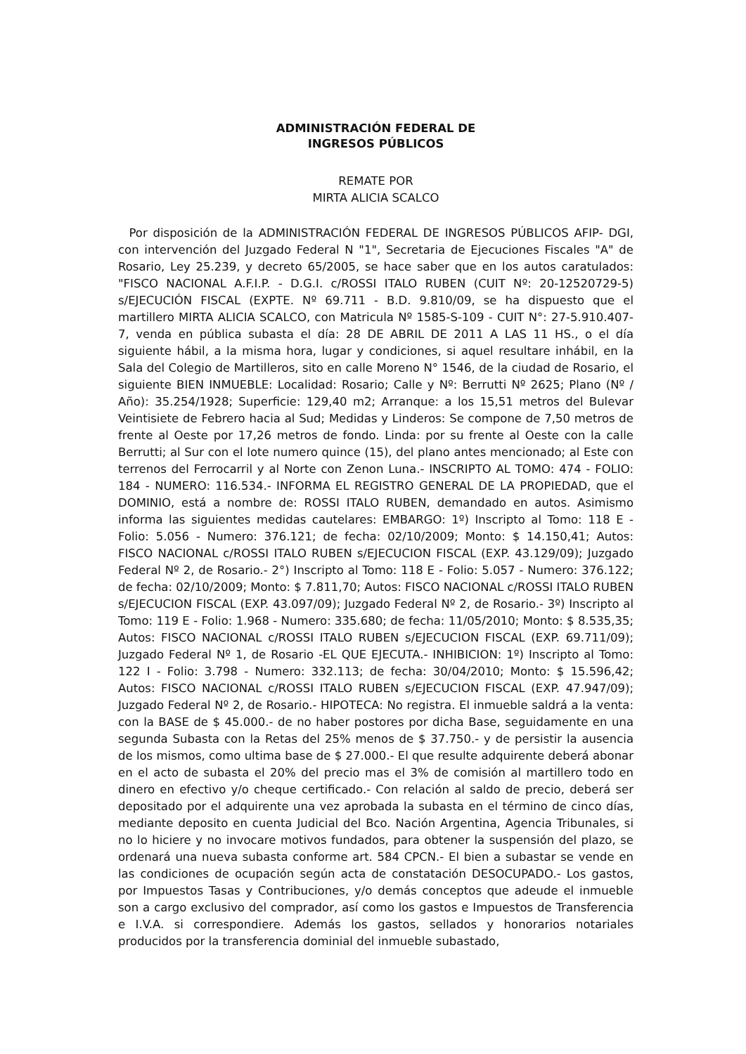ADMINISTRACIÓN FEDERAL DE
INGRESOS PÚBLICOS
REMATE POR
MIRTA ALICIA SCALCO
Por disposición de la ADMINISTRACIÓN FEDERAL DE INGRESOS PÚBLICOS AFIP- DGI, con intervención del Juzgado Federal N "1", Secretaria de Ejecuciones Fiscales "A" de Rosario, Ley 25.239, y decreto 65/2005, se hace saber que en los autos caratulados: "FISCO NACIONAL A.F.I.P. - D.G.I. c/ROSSI ITALO RUBEN (CUIT Nº: 20-12520729-5) s/EJECUCIÓN FISCAL (EXPTE. Nº 69.711 - B.D. 9.810/09, se ha dispuesto que el martillero MIRTA ALICIA SCALCO, con Matricula Nº 1585-S-109 - CUIT N°: 27-5.910.407-7, venda en pública subasta el día: 28 DE ABRIL DE 2011 A LAS 11 HS., o el día siguiente hábil, a la misma hora, lugar y condiciones, si aquel resultare inhábil, en la Sala del Colegio de Martilleros, sito en calle Moreno N° 1546, de la ciudad de Rosario, el siguiente BIEN INMUEBLE: Localidad: Rosario; Calle y Nº: Berrutti Nº 2625; Plano (Nº / Año): 35.254/1928; Superficie: 129,40 m2; Arranque: a los 15,51 metros del Bulevar Veintisiete de Febrero hacia al Sud; Medidas y Linderos: Se compone de 7,50 metros de frente al Oeste por 17,26 metros de fondo. Linda: por su frente al Oeste con la calle Berrutti; al Sur con el lote numero quince (15), del plano antes mencionado; al Este con terrenos del Ferrocarril y al Norte con Zenon Luna.- INSCRIPTO AL TOMO: 474 - FOLIO: 184 - NUMERO: 116.534.- INFORMA EL REGISTRO GENERAL DE LA PROPIEDAD, que el DOMINIO, está a nombre de: ROSSI ITALO RUBEN, demandado en autos. Asimismo informa las siguientes medidas cautelares: EMBARGO: 1º) Inscripto al Tomo: 118 E - Folio: 5.056 - Numero: 376.121; de fecha: 02/10/2009; Monto: $ 14.150,41; Autos: FISCO NACIONAL c/ROSSI ITALO RUBEN s/EJECUCION FISCAL (EXP. 43.129/09); Juzgado Federal Nº 2, de Rosario.- 2°) Inscripto al Tomo: 118 E - Folio: 5.057 - Numero: 376.122; de fecha: 02/10/2009; Monto: $ 7.811,70; Autos: FISCO NACIONAL c/ROSSI ITALO RUBEN s/EJECUCION FISCAL (EXP. 43.097/09); Juzgado Federal Nº 2, de Rosario.- 3º) Inscripto al Tomo: 119 E - Folio: 1.968 - Numero: 335.680; de fecha: 11/05/2010; Monto: $ 8.535,35; Autos: FISCO NACIONAL c/ROSSI ITALO RUBEN s/EJECUCION FISCAL (EXP. 69.711/09); Juzgado Federal Nº 1, de Rosario -EL QUE EJECUTA.- INHIBICION: 1º) Inscripto al Tomo: 122 I - Folio: 3.798 - Numero: 332.113; de fecha: 30/04/2010; Monto: $ 15.596,42; Autos: FISCO NACIONAL c/ROSSI ITALO RUBEN s/EJECUCION FISCAL (EXP. 47.947/09); Juzgado Federal Nº 2, de Rosario.- HIPOTECA: No registra. El inmueble saldrá a la venta: con la BASE de $ 45.000.- de no haber postores por dicha Base, seguidamente en una segunda Subasta con la Retas del 25% menos de $ 37.750.- y de persistir la ausencia de los mismos, como ultima base de $ 27.000.- El que resulte adquirente deberá abonar en el acto de subasta el 20% del precio mas el 3% de comisión al martillero todo en dinero en efectivo y/o cheque certificado.- Con relación al saldo de precio, deberá ser depositado por el adquirente una vez aprobada la subasta en el término de cinco días, mediante deposito en cuenta Judicial del Bco. Nación Argentina, Agencia Tribunales, si no lo hiciere y no invocare motivos fundados, para obtener la suspensión del plazo, se ordenará una nueva subasta conforme art. 584 CPCN.- El bien a subastar se vende en las condiciones de ocupación según acta de constatación DESOCUPADO.- Los gastos, por Impuestos Tasas y Contribuciones, y/o demás conceptos que adeude el inmueble son a cargo exclusivo del comprador, así como los gastos e Impuestos de Transferencia e I.V.A. si correspondiere. Además los gastos, sellados y honorarios notariales producidos por la transferencia dominial del inmueble subastado,